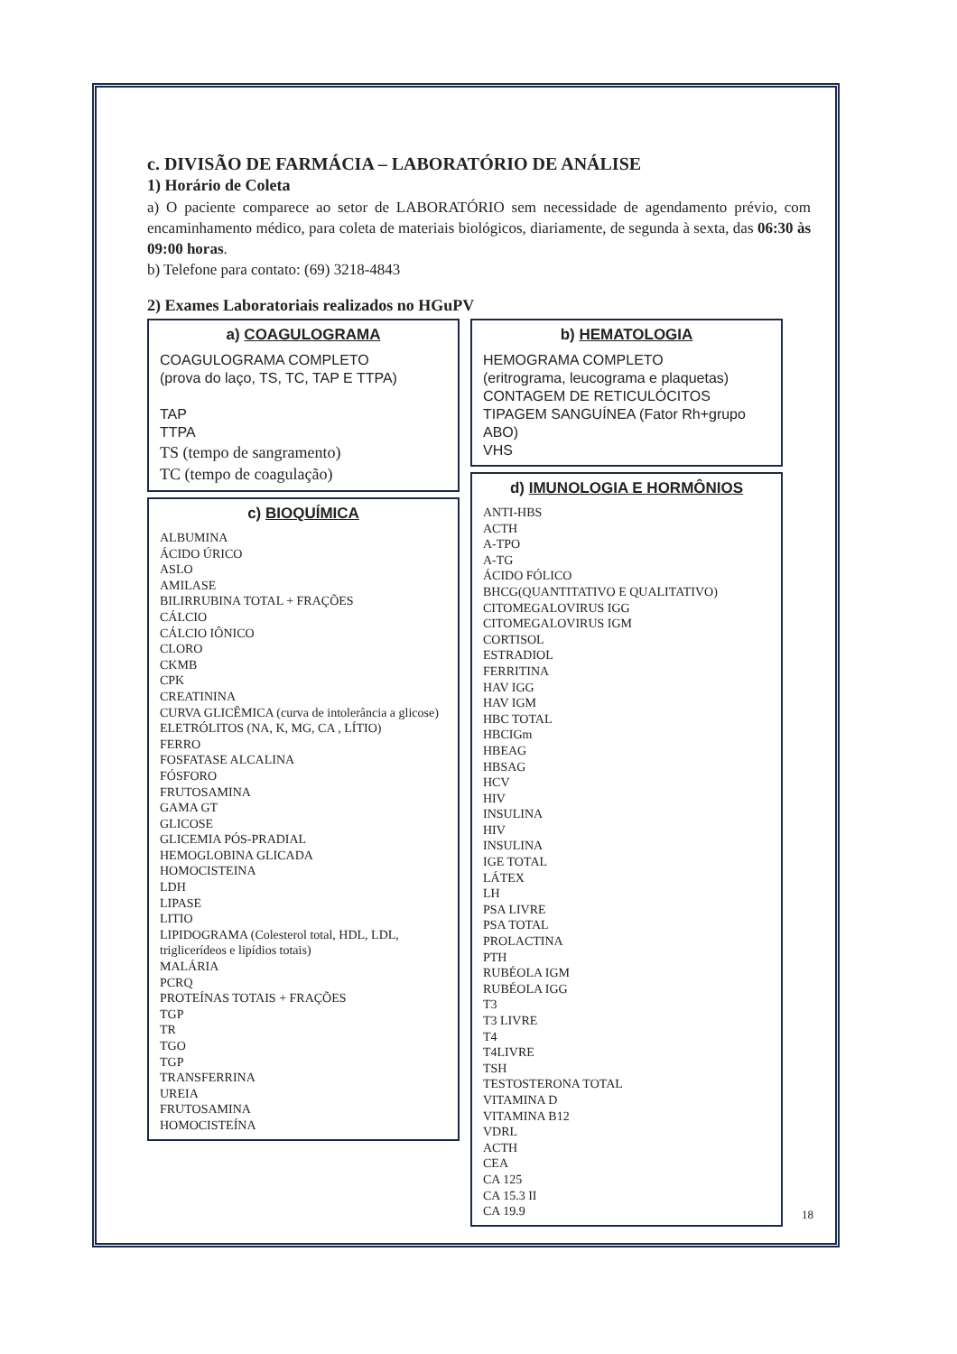c. DIVISÃO DE FARMÁCIA – LABORATÓRIO DE ANÁLISE
1) Horário de Coleta
a) O paciente comparece ao setor de LABORATÓRIO sem necessidade de agendamento prévio, com encaminhamento médico, para coleta de materiais biológicos, diariamente, de segunda à sexta, das 06:30 às 09:00 horas.
b) Telefone para contato: (69) 3218-4843
2) Exames Laboratoriais realizados no HGuPV
a) COAGULOGRAMA
COAGULOGRAMA COMPLETO
(prova do laço, TS, TC, TAP E TTPA)
TAP
TTPA
TS (tempo de sangramento)
TC (tempo de coagulação)
c) BIOQUÍMICA
ALBUMINA
ÁCIDO ÚRICO
ASLO
AMILASE
BILIRRUBINA TOTAL + FRAÇÕES
CÁLCIO
CÁLCIO IÔNICO
CLORO
CKMB
CPK
CREATININA
CURVA GLICÊMICA (curva de intolerância a glicose)
ELETRÓLITOS (NA, K, MG, CA , LÍTIO)
FERRO
FOSFATASE ALCALINA
FÓSFORO
FRUTOSAMINA
GAMA GT
GLICOSE
GLICEMIA PÓS-PRADIAL
HEMOGLOBINA GLICADA
HOMOCISTEINA
LDH
LIPASE
LITIO
LIPIDOGRAMA (Colesterol total, HDL, LDL, triglicerídeos e lipídios totais)
MALÁRIA
PCRQ
PROTEÍNAS TOTAIS + FRAÇÕES
TGP
TR
TGO
TGP
TRANSFERRINA
UREIA
FRUTOSAMINA
HOMOCISTEÍNA
b) HEMATOLOGIA
HEMOGRAMA COMPLETO
(eritrograma, leucograma e plaquetas)
CONTAGEM DE RETICULÓCITOS
TIPAGEM SANGUÍNEA (Fator Rh+grupo ABO)
VHS
d) IMUNOLOGIA E HORMÔNIOS
ANTI-HBS
ACTH
A-TPO
A-TG
ÁCIDO FÓLICO
BHCG(QUANTITATIVO E QUALITATIVO)
CITOMEGALOVIRUS IGG
CITOMEGALOVIRUS IGM
CORTISOL
ESTRADIOL
FERRITINA
HAV IGG
HAV IGM
HBC TOTAL
HBCIGm
HBEAG
HBSAG
HCV
HIV
INSULINA
HIV
INSULINA
IGE TOTAL
LÁTEX
LH
PSA LIVRE
PSA TOTAL
PROLACTINA
PTH
RUBÉOLA IGM
RUBÉOLA IGG
T3
T3 LIVRE
T4
T4LIVRE
TSH
TESTOSTERONA TOTAL
VITAMINA D
VITAMINA B12
VDRL
ACTH
CEA
CA 125
CA 15.3 II
CA 19.9
18